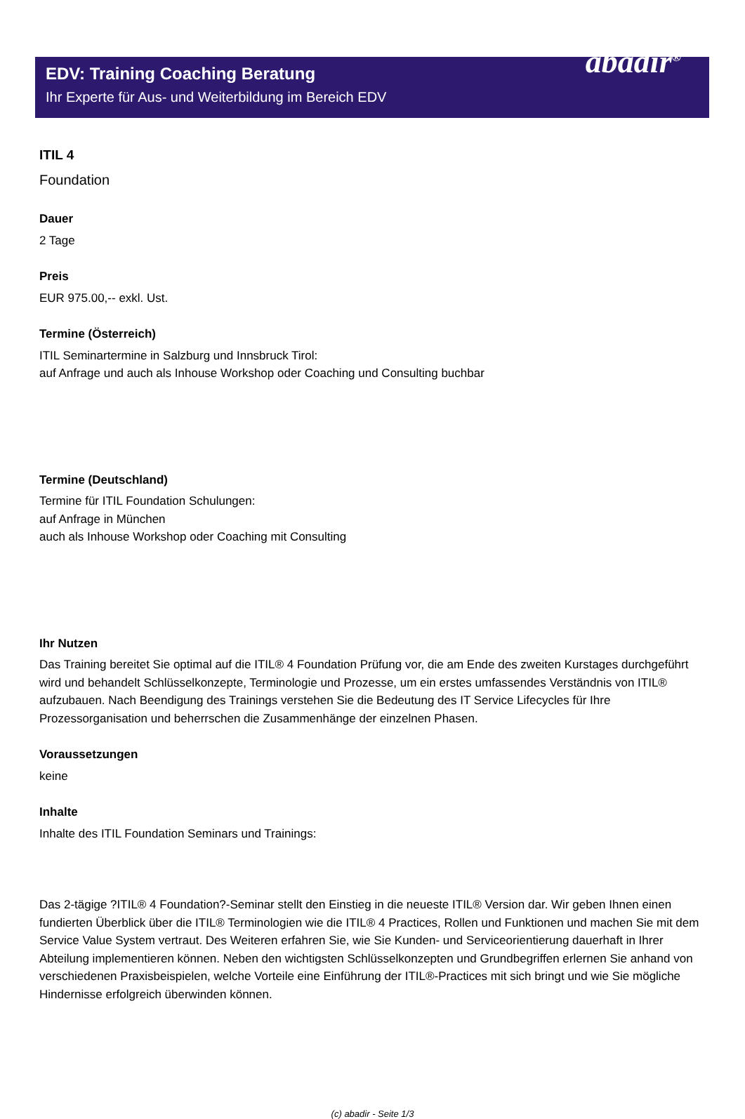EDV: Training Coaching Beratung
Ihr Experte für Aus- und Weiterbildung im Bereich EDV
abadir<sup>®</sup>
ITIL 4
Foundation
Dauer
2 Tage
Preis
EUR 975.00,-- exkl. Ust.
Termine (Österreich)
ITIL Seminartermine in Salzburg und Innsbruck Tirol:
auf Anfrage und auch als Inhouse Workshop oder Coaching und Consulting buchbar
Termine (Deutschland)
Termine für ITIL Foundation Schulungen:
auf Anfrage in München
auch als Inhouse Workshop oder Coaching mit Consulting
Ihr Nutzen
Das Training bereitet Sie optimal auf die ITIL® 4 Foundation Prüfung vor, die am Ende des zweiten Kurstages durchgeführt wird und behandelt Schlüsselkonzepte, Terminologie und Prozesse, um ein erstes umfassendes Verständnis von ITIL® aufzubauen. Nach Beendigung des Trainings verstehen Sie die Bedeutung des IT Service Lifecycles für Ihre Prozessorganisation und beherrschen die Zusammenhänge der einzelnen Phasen.
Voraussetzungen
keine
Inhalte
Inhalte des ITIL Foundation Seminars und Trainings:
Das 2-tägige ?ITIL® 4 Foundation?-Seminar stellt den Einstieg in die neueste ITIL® Version dar. Wir geben Ihnen einen fundierten Überblick über die ITIL® Terminologien wie die ITIL® 4 Practices, Rollen und Funktionen und machen Sie mit dem Service Value System vertraut. Des Weiteren erfahren Sie, wie Sie Kunden- und Serviceorientierung dauerhaft in Ihrer Abteilung implementieren können. Neben den wichtigsten Schlüsselkonzepten und Grundbegriffen erlernen Sie anhand von verschiedenen Praxisbeispielen, welche Vorteile eine Einführung der ITIL®-Practices mit sich bringt und wie Sie mögliche Hindernisse erfolgreich überwinden können.
(c) abadir - Seite 1/3